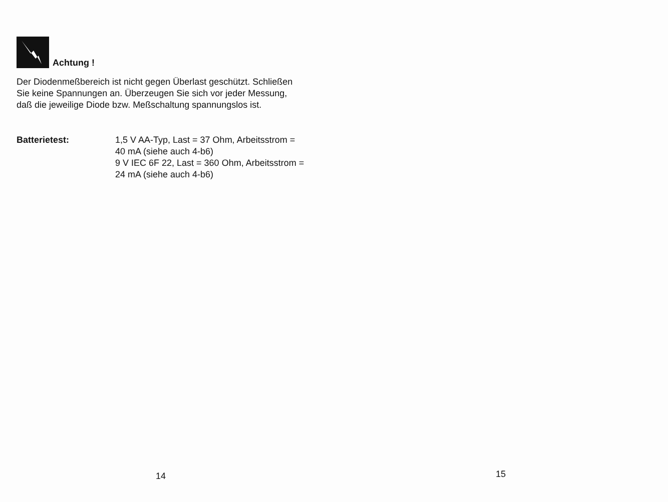Achtung !
Der Diodenmeßbereich ist nicht gegen Überlast geschützt. Schließen Sie keine Spannungen an. Überzeugen Sie sich vor jeder Messung, daß die jeweilige Diode bzw. Meßschaltung spannungslos ist.
Batterietest: 1,5 V AA-Typ, Last = 37 Ohm, Arbeitsstrom = 40 mA (siehe auch 4-b6)
9 V IEC 6F 22, Last = 360 Ohm, Arbeitsstrom = 24 mA (siehe auch 4-b6)
14
15